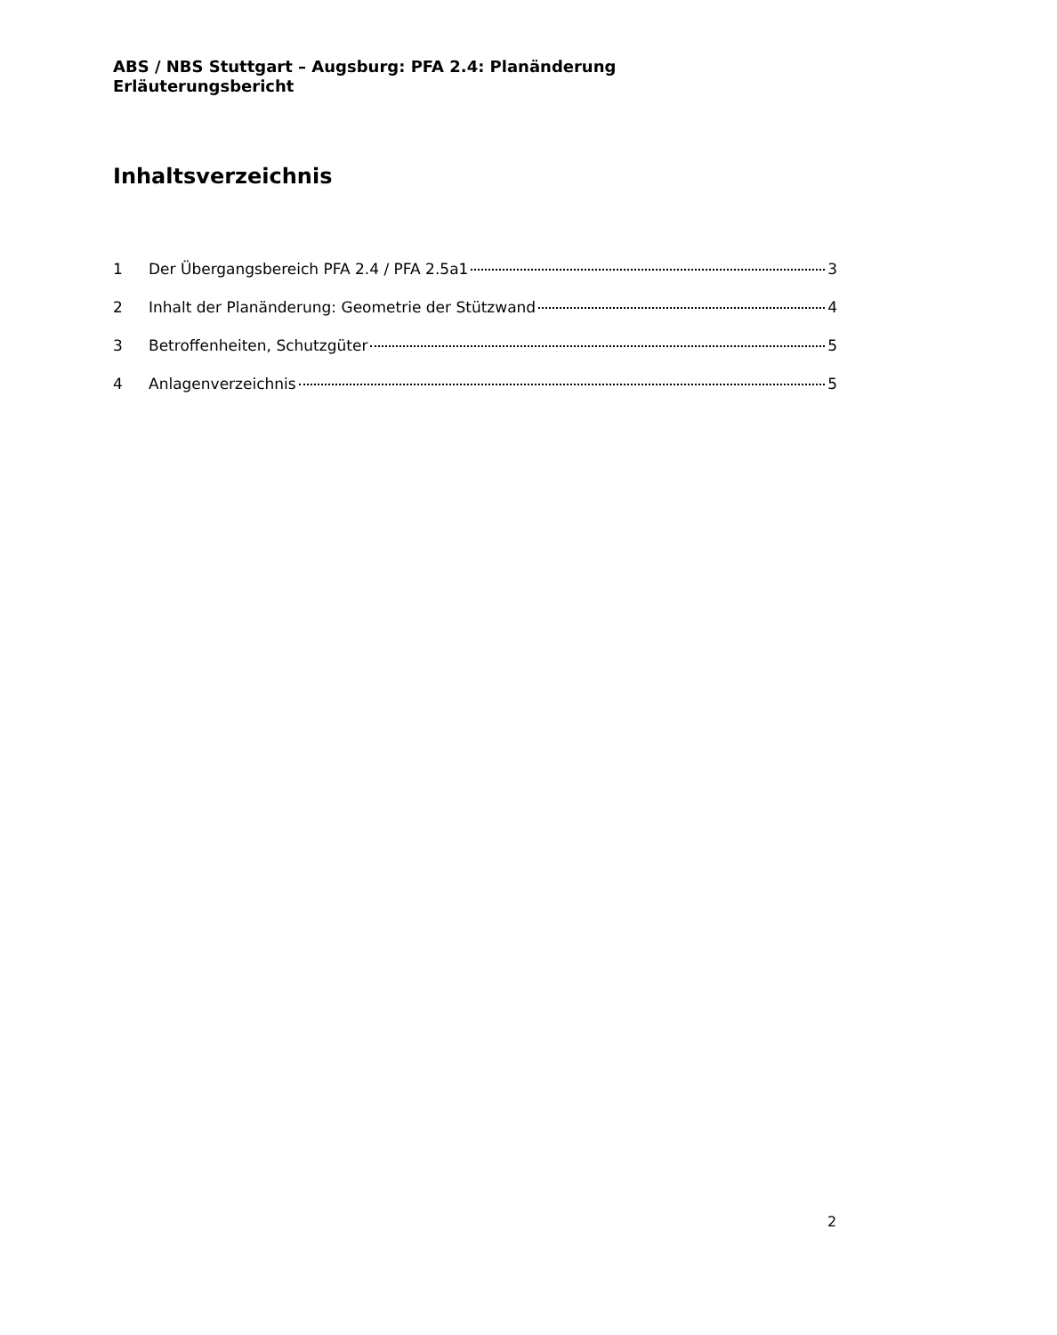ABS / NBS Stuttgart – Augsburg: PFA 2.4: Planänderung
Erläuterungsbericht
Inhaltsverzeichnis
1 Der Übergangsbereich PFA 2.4 / PFA 2.5a1 3
2 Inhalt der Planänderung: Geometrie der Stützwand 4
3 Betroffenheiten, Schutzgüter 5
4 Anlagenverzeichnis 5
2